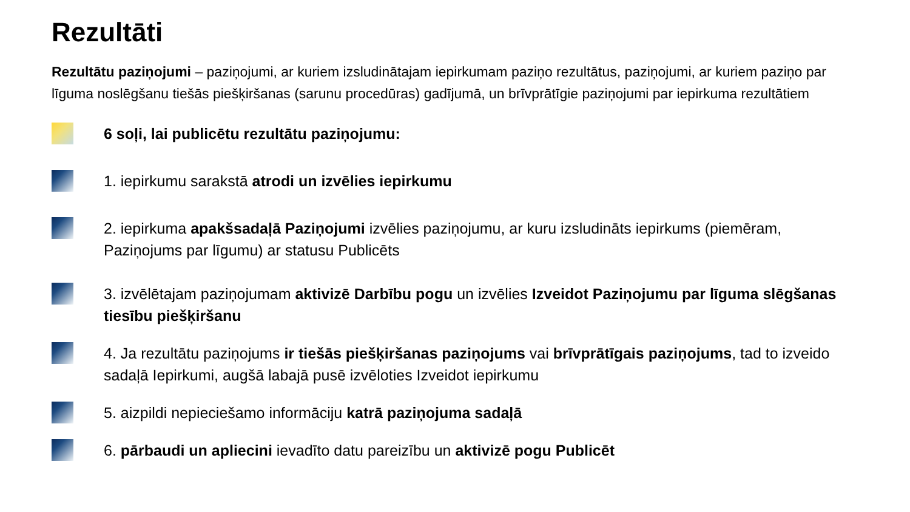Rezultāti
Rezultātu paziņojumi – paziņojumi, ar kuriem izsludinātajam iepirkumam paziņo rezultātus, paziņojumi, ar kuriem paziņo par līguma noslēgšanu tiešās piešķiršanas (sarunu procedūras) gadījumā, un brīvprātīgie paziņojumi par iepirkuma rezultātiem
6 soļi, lai publicētu rezultātu paziņojumu:
1. iepirkumu sarakstā atrodi un izvēlies iepirkumu
2. iepirkuma apakšsadaļā Paziņojumi izvēlies paziņojumu, ar kuru izsludināts iepirkums (piemēram, Paziņojums par līgumu) ar statusu Publicēts
3. izvēlētajam paziņojumam aktivizē Darbību pogu un izvēlies Izveidot Paziņojumu par līguma slēgšanas tiesību piešķiršanu
4. Ja rezultātu paziņojums ir tiešās piešķiršanas paziņojums vai brīvprātīgais paziņojums, tad to izveido sadaļā Iepirkumi, augšā labajā pusē izvēloties Izveidot iepirkumu
5. aizpildi nepieciešamo informāciju katrā paziņojuma sadaļā
6. pārbaudi un apliecini ievadīto datu pareizību un aktivizē pogu Publicēt